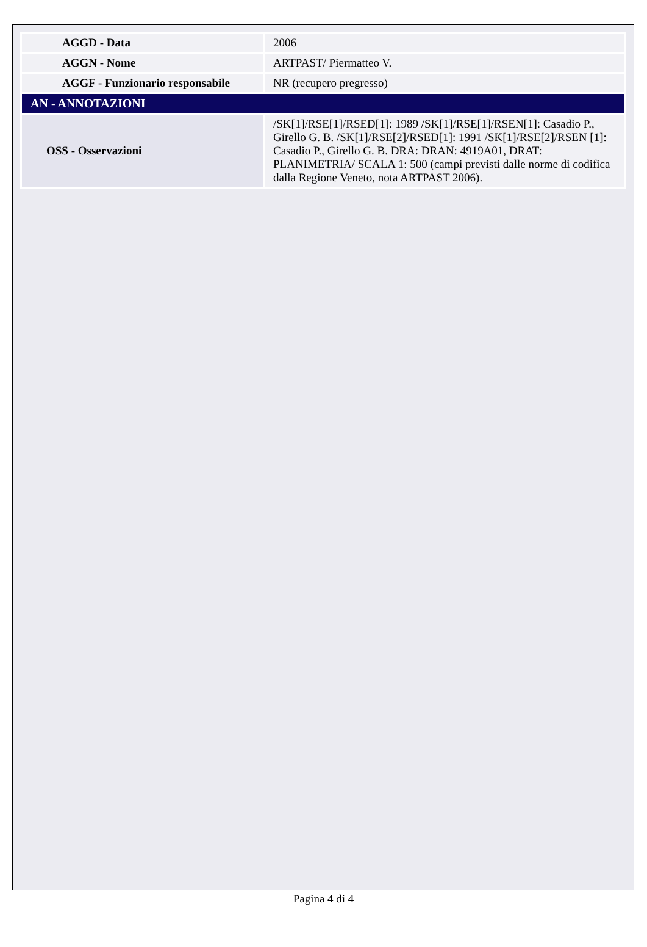| AGGD - Data | 2006 |
| AGGN - Nome | ARTPAST/ Piermatteo V. |
| AGGF - Funzionario responsabile | NR (recupero pregresso) |
| AN - ANNOTAZIONI | |
| OSS - Osservazioni | /SK[1]/RSE[1]/RSED[1]: 1989 /SK[1]/RSE[1]/RSEN[1]: Casadio P., Girello G. B. /SK[1]/RSE[2]/RSED[1]: 1991 /SK[1]/RSE[2]/RSEN [1]: Casadio P., Girello G. B. DRA: DRAN: 4919A01, DRAT: PLANIMETRIA/ SCALA 1: 500 (campi previsti dalle norme di codifica dalla Regione Veneto, nota ARTPAST 2006). |
Pagina 4 di 4